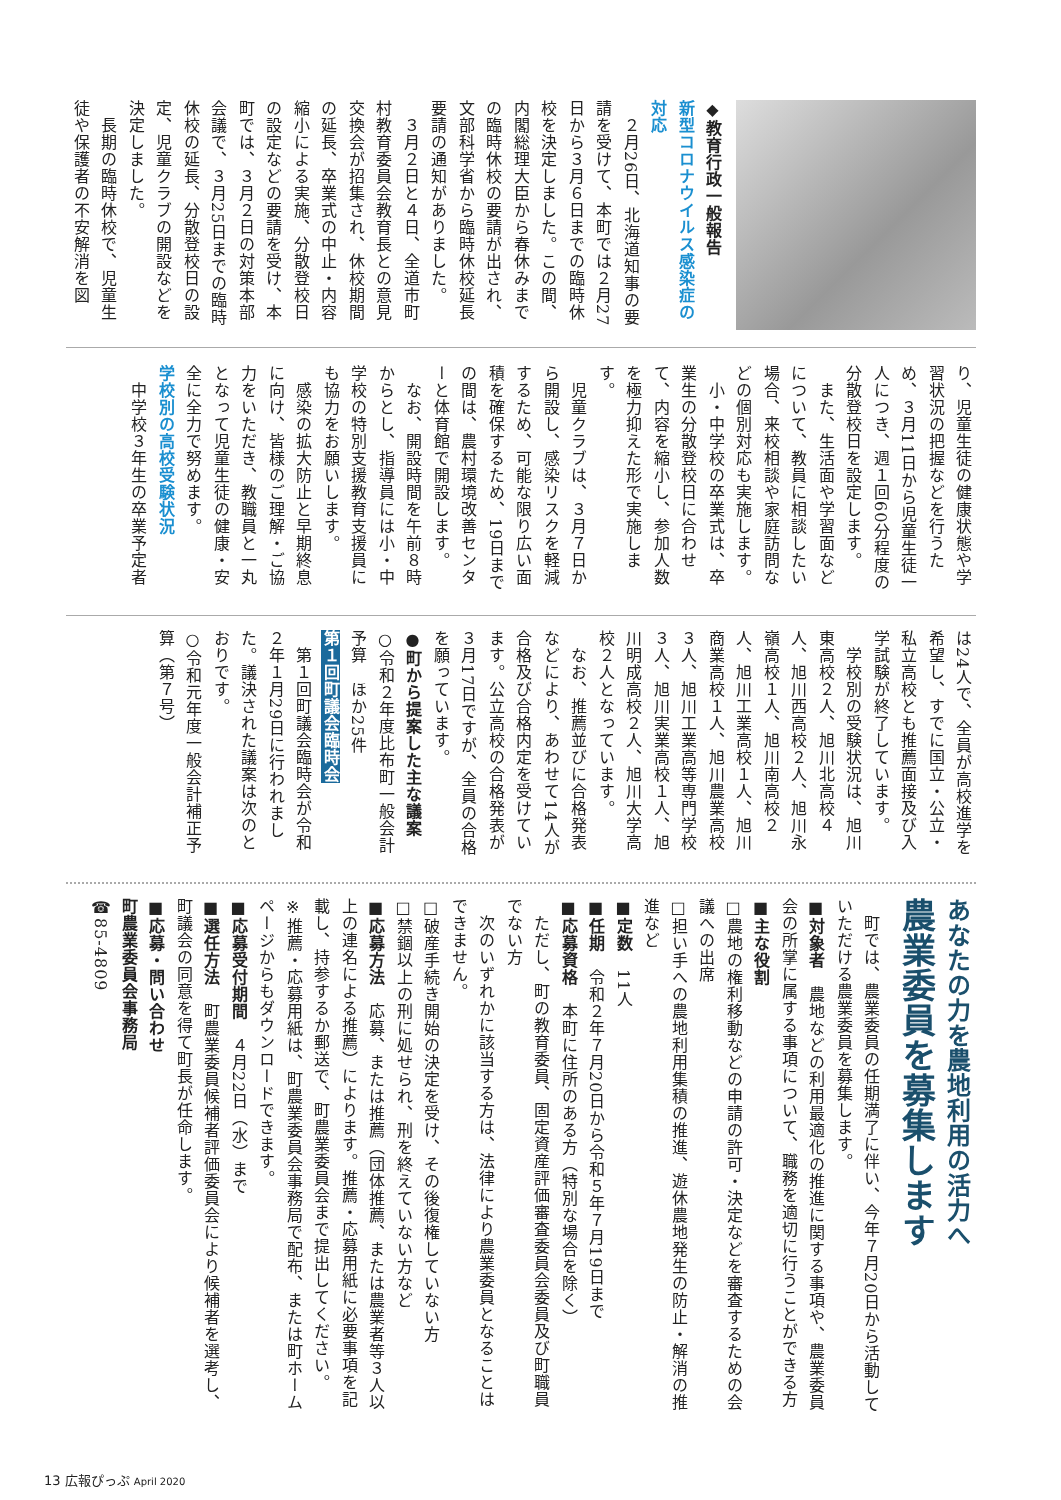◆教育行政一般報告
新型コロナウイルス感染症の対応
　２月26日、北海道知事の要請を受けて、本町では２月27日から３月６日までの臨時休校を決定しました。この間、内閣総理大臣から春休みまでの臨時休校の要請が出され、文部科学省から臨時休校延長要請の通知がありました。
　３月２日と４日、全道市町村教育委員会教育長との意見交換会が招集され、休校期間の延長、卒業式の中止・内容縮小による実施、分散登校日の設定などの要請を受け、本町では、３月２日の対策本部会議で、３月25日までの臨時休校の延長、分散登校日の設定、児童クラブの開設などを決定しました。
　長期の臨時休校で、児童生徒や保護者の不安解消を図
り、児童生徒の健康状態や学習状況の把握などを行うため、３月11日から児童生徒一人につき、週１回60分程度の分散登校日を設定します。
　また、生活面や学習面などについて、教員に相談したい場合、来校相談や家庭訪問などの個別対応も実施します。
　小・中学校の卒業式は、卒業生の分散登校日に合わせて、内容を縮小し、参加人数を極力抑えた形で実施します。
　児童クラブは、３月７日から開設し、感染リスクを軽減するため、可能な限り広い面積を確保するため、19日までの間は、農村環境改善センターと体育館で開設します。
　なお、開設時間を午前８時からとし、指導員には小・中学校の特別支援教育支援員にも協力をお願いします。
　感染の拡大防止と早期終息に向け、皆様のご理解・ご協力をいただき、教職員と一丸となって児童生徒の健康・安全に全力で努めます。
学校別の高校受験状況
　中学校３年生の卒業予定者
は24人で、全員が高校進学を希望し、すでに国立・公立・私立高校とも推薦面接及び入学試験が終了しています。
　学校別の受験状況は、旭川東高校２人、旭川北高校４人、旭川西高校２人、旭川永嶺高校１人、旭川南高校２人、旭川工業高校１人、旭川商業高校１人、旭川農業高校３人、旭川工業高等専門学校３人、旭川実業高校１人、旭川明成高校２人、旭川大学高校２人となっています。
　なお、推薦並びに合格発表などにより、あわせて14人が合格及び合格内定を受けています。公立高校の合格発表が３月17日ですが、全員の合格を願っています。
●町から提案した主な議案
○令和２年度比布町一般会計予算　ほか25件
第１回町議会臨時会
　第１回町議会臨時会が令和２年１月29日に行われました。議決された議案は次のとおりです。
○令和元年度一般会計補正予算（第７号）
あなたの力を農地利用の活力へ
農業委員を募集します
　町では、農業委員の任期満了に伴い、今年７月20日から活動していただける農業委員を募集します。
■対象者　農地などの利用最適化の推進に関する事項や、農業委員会の所掌に属する事項について、職務を適切に行うことができる方
■主な役割
□農地の権利移動などの申請の許可・決定などを審査するための会議への出席
□担い手への農地利用集積の推進、遊休農地発生の防止・解消の推進など
■定数　11人
■任期　令和２年７月20日から令和５年７月19日まで
■応募資格　本町に住所のある方（特別な場合を除く）
　ただし、町の教育委員、固定資産評価審査委員会委員及び町職員でない方
　次のいずれかに該当する方は、法律により農業委員となることはできません。
□破産手続き開始の決定を受け、その後復権していない方
□禁錮以上の刑に処せられ、刑を終えていない方など
■応募方法　応募、または推薦（団体推薦、または農業者等３人以上の連名による推薦）によります。推薦・応募用紙に必要事項を記載し、持参するか郵送で、町農業委員会まで提出してください。
※推薦・応募用紙は、町農業委員会事務局で配布、または町ホームページからもダウンロードできます。
■応募受付期間　４月22日（水）まで
■選任方法　町農業委員候補者評価委員会により候補者を選考し、町議会の同意を得て町長が任命します。
■応募・問い合わせ
町農業委員会事務局
☎85-4809
13 広報ぴっぷ April 2020